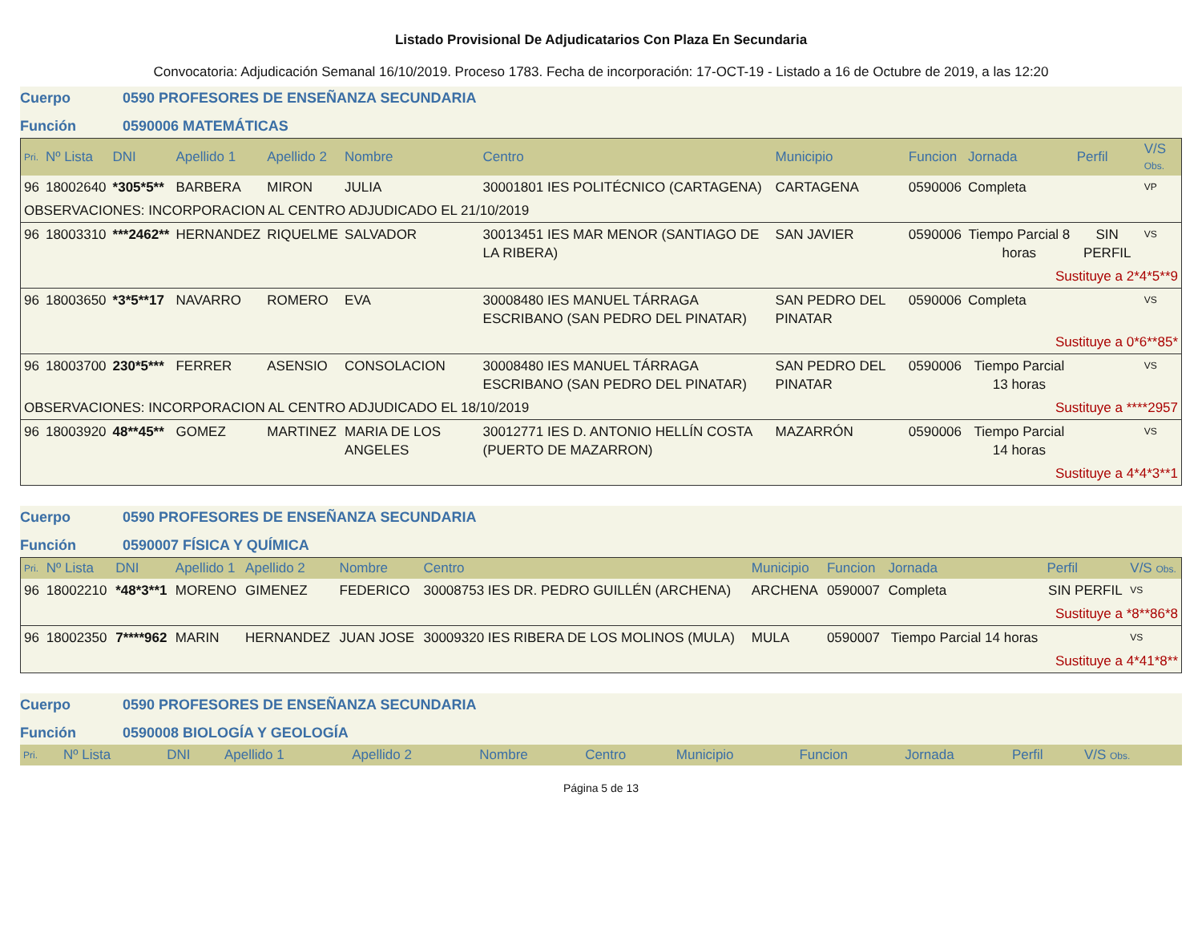Listado Provisional De Adjudicatarios Con Plaza En Secundaria
Convocatoria: Adjudicación Semanal 16/10/2019. Proceso 1783. Fecha de incorporación: 17-OCT-19 - Listado a 16 de Octubre de 2019, a las 12:20
Cuerpo 0590 PROFESORES DE ENSEÑANZA SECUNDARIA
Función 0590006 MATEMÁTICAS
| Pri. | Nº Lista | DNI | Apellido 1 | Apellido 2 | Nombre | Centro | Municipio | Funcion | Jornada | Perfil | V/S Obs. |
| --- | --- | --- | --- | --- | --- | --- | --- | --- | --- | --- | --- |
| 96 | 18002640 | *305*5** | BARBERA | MIRON | JULIA | 30001801 IES POLITÉCNICO (CARTAGENA) | CARTAGENA | 0590006 | Completa | | VP |
| OBSERVACIONES: INCORPORACION AL CENTRO ADJUDICADO EL 21/10/2019 | | | | | | | | | | | |
| 96 | 18003310 | ***2462** | HERNANDEZ | RIQUELME | SALVADOR | 30013451 IES MAR MENOR (SANTIAGO DE LA RIBERA) | SAN JAVIER | 0590006 | Tiempo Parcial 8 horas | SIN PERFIL | VS |
| Sustituye a 2*4*5**9 | | | | | | | | | | | |
| 96 | 18003650 | *3*5**17 | NAVARRO | ROMERO | EVA | 30008480 IES MANUEL TÁRRAGA ESCRIBANO (SAN PEDRO DEL PINATAR) | SAN PEDRO DEL PINATAR | 0590006 | Completa | | VS |
| Sustituye a 0*6**85* | | | | | | | | | | | |
| 96 | 18003700 | 230*5*** | FERRER | ASENSIO | CONSOLACION | 30008480 IES MANUEL TÁRRAGA ESCRIBANO (SAN PEDRO DEL PINATAR) | SAN PEDRO DEL PINATAR | 0590006 | Tiempo Parcial 13 horas | | VS |
| OBSERVACIONES: INCORPORACION AL CENTRO ADJUDICADO EL 18/10/2019 | | | | | | | | Sustituye a ****2957 | | | |
| 96 | 18003920 | 48**45** | GOMEZ | MARTINEZ | MARIA DE LOS ANGELES | 30012771 IES D. ANTONIO HELLÍN COSTA (PUERTO DE MAZARRON) | MAZARRÓN | 0590006 | Tiempo Parcial 14 horas | | VS |
| Sustituye a 4*4*3**1 | | | | | | | | | | | |
Cuerpo 0590 PROFESORES DE ENSEÑANZA SECUNDARIA
Función 0590007 FÍSICA Y QUÍMICA
| Pri. | Nº Lista | DNI | Apellido 1 | Apellido 2 | Nombre | Centro | Municipio | Funcion | Jornada | Perfil | V/S Obs. |
| --- | --- | --- | --- | --- | --- | --- | --- | --- | --- | --- | --- |
| 96 | 18002210 | *48*3**1 | MORENO | GIMENEZ | FEDERICO | 30008753 IES DR. PEDRO GUILLÉN (ARCHENA) | ARCHENA | 0590007 | Completa | SIN PERFIL | VS |
| Sustituye a *8**86*8 | | | | | | | | | | | |
| 96 | 18002350 | 7****962 | MARIN | HERNANDEZ | JUAN JOSE | 30009320 IES RIBERA DE LOS MOLINOS (MULA) | MULA | 0590007 | Tiempo Parcial 14 horas | | VS |
| Sustituye a 4*41*8** | | | | | | | | | | | |
Cuerpo 0590 PROFESORES DE ENSEÑANZA SECUNDARIA
Función 0590008 BIOLOGÍA Y GEOLOGÍA
| Pri. | Nº Lista | DNI | Apellido 1 | Apellido 2 | Nombre | Centro | Municipio | Funcion | Jornada | Perfil | V/S Obs. |
| --- | --- | --- | --- | --- | --- | --- | --- | --- | --- | --- | --- |
Página 5 de 13